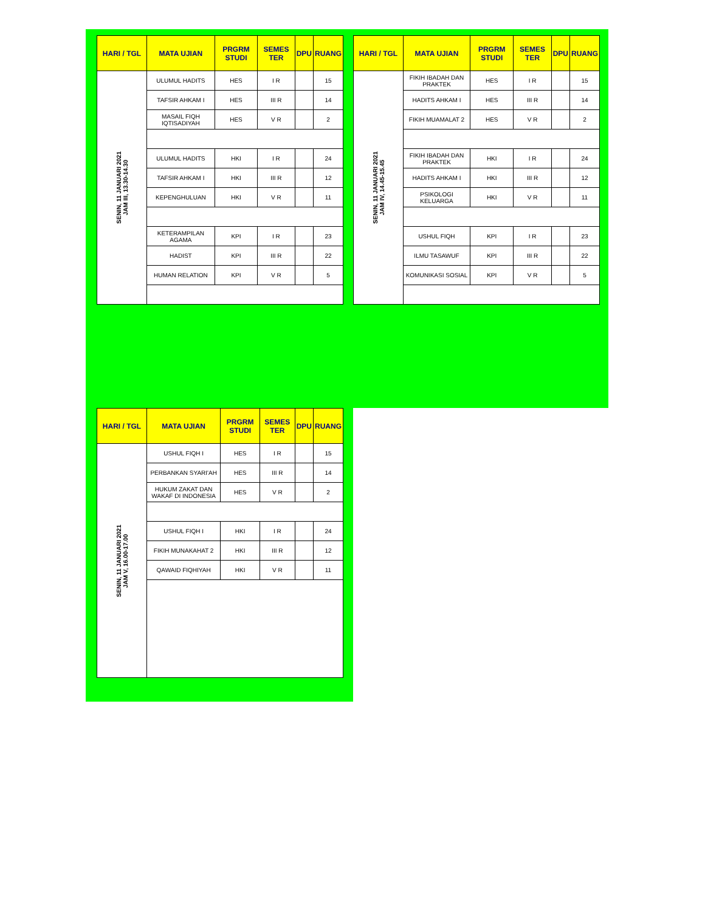| HARI / TGL | MATA UJIAN | PRGRM STUDI | SEMES TER | DPU | RUANG |
| --- | --- | --- | --- | --- | --- |
| SENIN, 11 JANUARI 2021 JAM III, 13.30-14.30 | ULUMUL HADITS | HES | I R | | 15 |
| | TAFSIR AHKAM I | HES | III R | | 14 |
| | MASAIL FIQH IQTISADIYAH | HES | V R | | 2 |
| | ULUMUL HADITS | HKI | I R | | 24 |
| | TAFSIR AHKAM I | HKI | III R | | 12 |
| | KEPENGHULUAN | HKI | V R | | 11 |
| | KETERAMPILAN AGAMA | KPI | I R | | 23 |
| | HADIST | KPI | III R | | 22 |
| | HUMAN RELATION | KPI | V R | | 5 |
| HARI / TGL | MATA UJIAN | PRGRM STUDI | SEMES TER | DPU | RUANG |
| --- | --- | --- | --- | --- | --- |
| SENIN, 11 JANUARI 2021 JAM IV, 14.45-15.45 | FIKIH IBADAH DAN PRAKTEK | HES | I R | | 15 |
| | HADITS AHKAM I | HES | III R | | 14 |
| | FIKIH MUAMALAT 2 | HES | V R | | 2 |
| | FIKIH IBADAH DAN PRAKTEK | HKI | I R | | 24 |
| | HADITS AHKAM I | HKI | III R | | 12 |
| | PSIKOLOGI KELUARGA | HKI | V R | | 11 |
| | USHUL FIQH | KPI | I R | | 23 |
| | ILMU TASAWUF | KPI | III R | | 22 |
| | KOMUNIKASI SOSIAL | KPI | V R | | 5 |
| HARI / TGL | MATA UJIAN | PRGRM STUDI | SEMES TER | DPU | RUANG |
| --- | --- | --- | --- | --- | --- |
| SENIN, 11 JANUARI 2021 JAM V, 16.00-17.00 | USHUL FIQH I | HES | I R | | 15 |
| | PERBANKAN SYARI'AH | HES | III R | | 14 |
| | HUKUM ZAKAT DAN WAKAF DI INDONESIA | HES | V R | | 2 |
| | USHUL FIQH I | HKI | I R | | 24 |
| | FIKIH MUNAKAHAT 2 | HKI | III R | | 12 |
| | QAWAID FIQHIYAH | HKI | V R | | 11 |